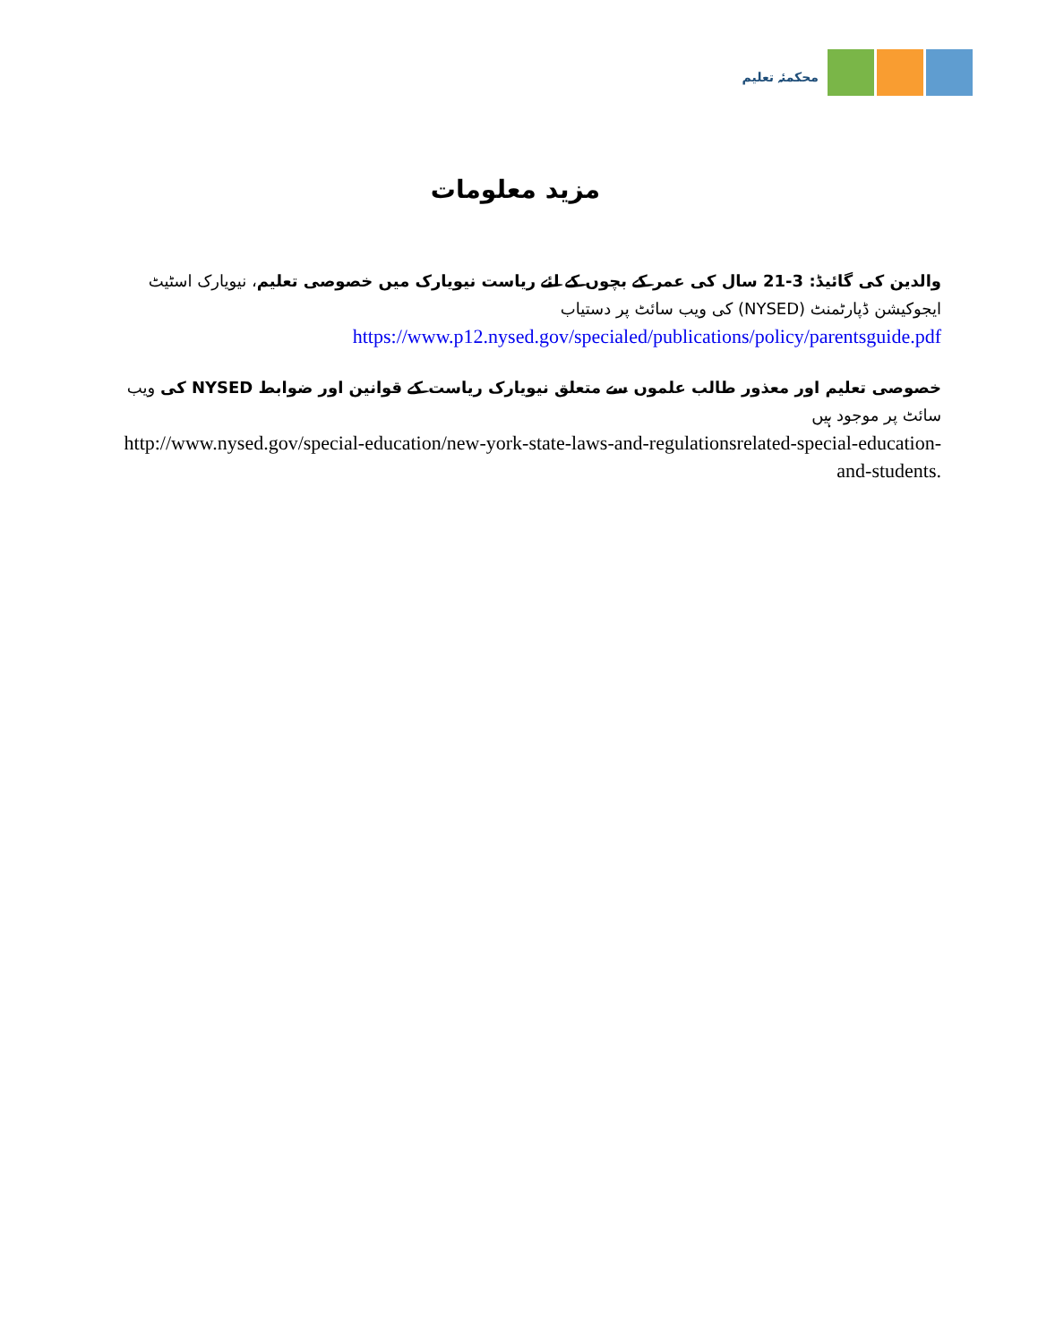محکمئہ تعلیم
مزید معلومات
والدین کی گائیڈ: 3-21 سال کی عمر کے بچوں کے لئے ریاست نیویارک میں خصوصی تعلیم، نیویارک اسٹیٹ ایجوکیشن ڈپارٹمنٹ (NYSED) کی ویب سائٹ پر دستیاب
https://www.p12.nysed.gov/specialed/publications/policy/parentsguide.pdf
خصوصی تعلیم اور معذور طالب علموں سے متعلق نیویارک ریاست کے قوانین اور ضوابط NYSED کی ویب سائٹ پر موجود ہیں
http://www.nysed.gov/special-education/new-york-state-laws-and-regulationsrelated-special-education-and-students.